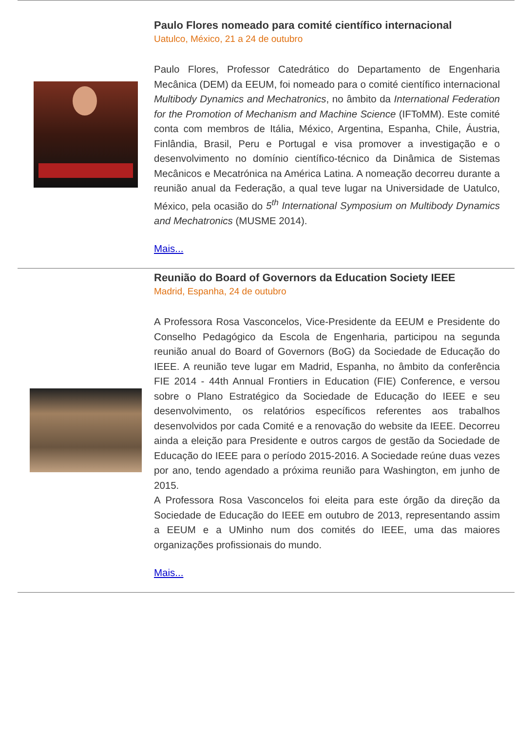Paulo Flores nomeado para comité científico internacional
Uatulco, México, 21 a 24 de outubro
Paulo Flores, Professor Catedrático do Departamento de Engenharia Mecânica (DEM) da EEUM, foi nomeado para o comité científico internacional Multibody Dynamics and Mechatronics, no âmbito da International Federation for the Promotion of Mechanism and Machine Science (IFToMM). Este comité conta com membros de Itália, México, Argentina, Espanha, Chile, Áustria, Finlândia, Brasil, Peru e Portugal e visa promover a investigação e o desenvolvimento no domínio científico-técnico da Dinâmica de Sistemas Mecânicos e Mecatrónica na América Latina. A nomeação decorreu durante a reunião anual da Federação, a qual teve lugar na Universidade de Uatulco, México, pela ocasião do 5<sup>th</sup> International Symposium on Multibody Dynamics and Mechatronics (MUSME 2014).
Mais...
Reunião do Board of Governors da Education Society IEEE
Madrid, Espanha, 24 de outubro
A Professora Rosa Vasconcelos, Vice-Presidente da EEUM e Presidente do Conselho Pedagógico da Escola de Engenharia, participou na segunda reunião anual do Board of Governors (BoG) da Sociedade de Educação do IEEE. A reunião teve lugar em Madrid, Espanha, no âmbito da conferência FIE 2014 - 44th Annual Frontiers in Education (FIE) Conference, e versou sobre o Plano Estratégico da Sociedade de Educação do IEEE e seu desenvolvimento, os relatórios específicos referentes aos trabalhos desenvolvidos por cada Comité e a renovação do website da IEEE. Decorreu ainda a eleição para Presidente e outros cargos de gestão da Sociedade de Educação do IEEE para o período 2015-2016. A Sociedade reúne duas vezes por ano, tendo agendado a próxima reunião para Washington, em junho de 2015.
A Professora Rosa Vasconcelos foi eleita para este órgão da direção da Sociedade de Educação do IEEE em outubro de 2013, representando assim a EEUM e a UMinho num dos comités do IEEE, uma das maiores organizações profissionais do mundo.
Mais...